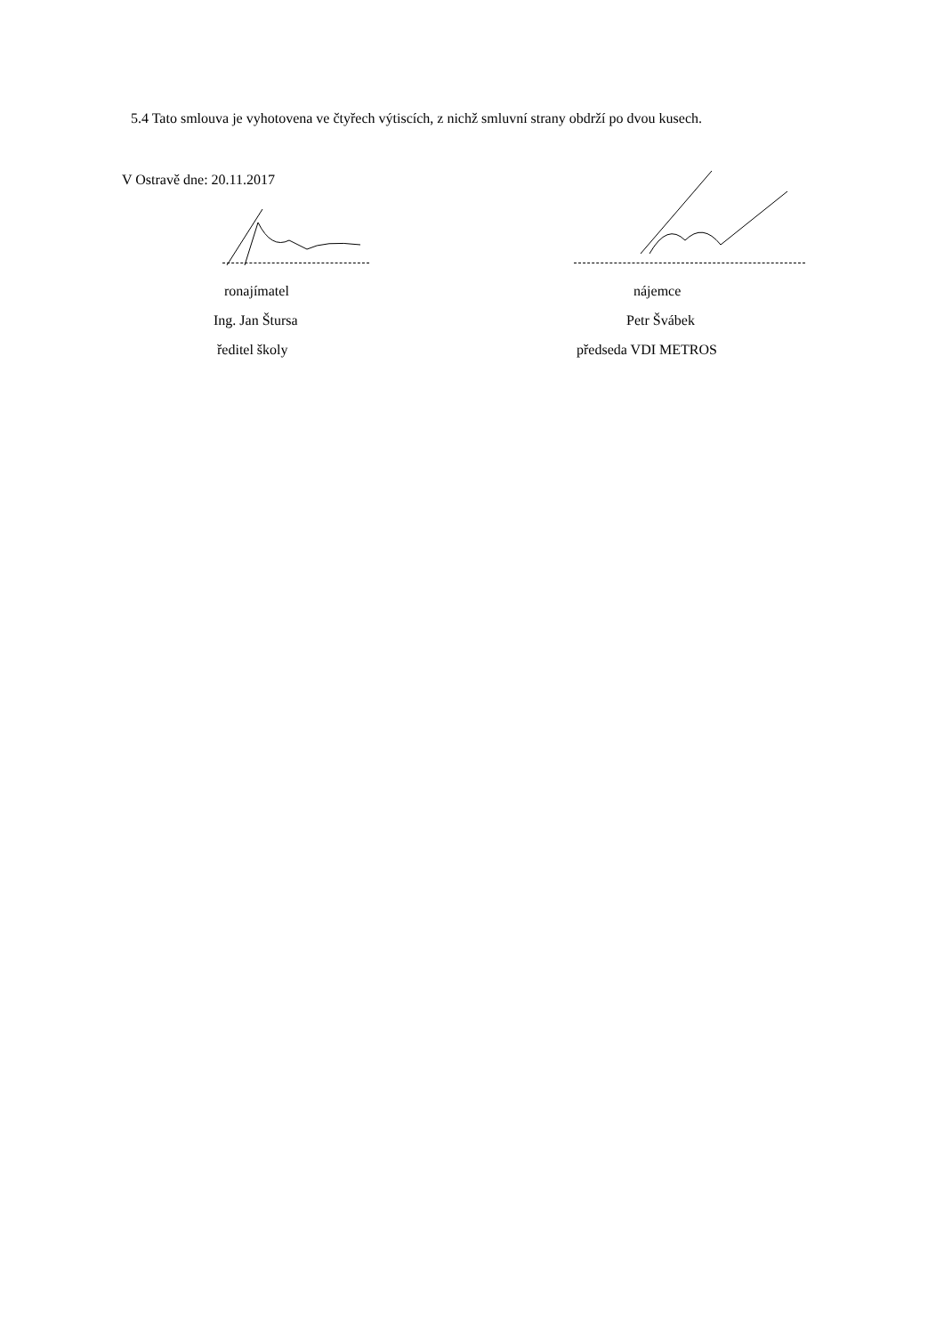5.4 Tato smlouva je vyhotovena ve čtyřech výtiscích, z nichž smluvní strany obdrží po dvou kusech.
V Ostravě dne: 20.11.2017
ronajímatel
Ing. Jan Štursa
ředitel školy
nájemce
Petr Švábek
předseda VDI METROS